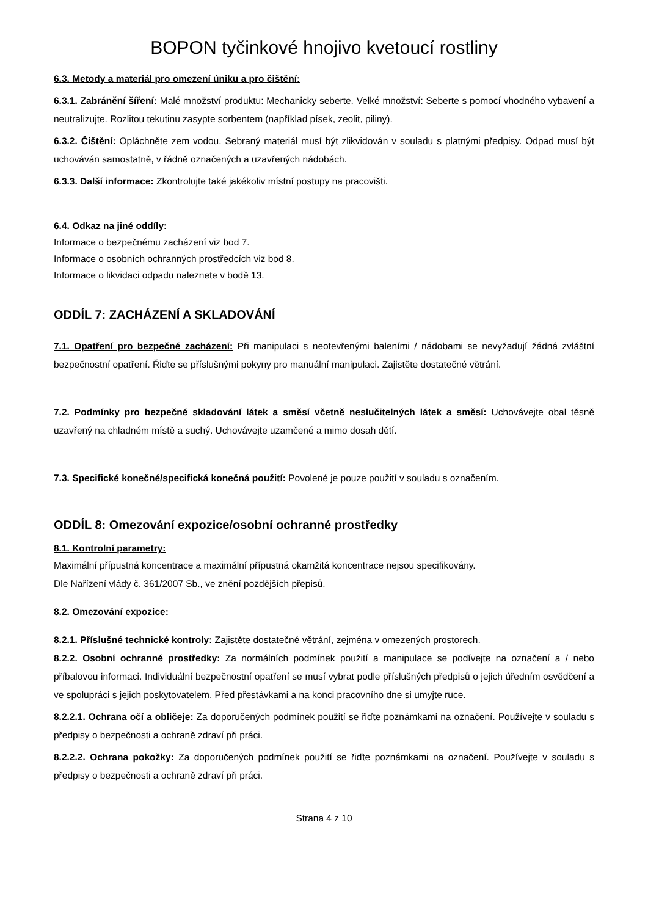BOPON tyčinkové hnojivo kvetoucí rostliny
6.3. Metody a materiál pro omezení úniku a pro čištění:
6.3.1. Zabránění šíření: Malé množství produktu: Mechanicky seberte. Velké množství: Seberte s pomocí vhodného vybavení a neutralizujte. Rozlitou tekutinu zasypte sorbentem (například písek, zeolit, piliny).
6.3.2. Čištění: Opláchněte zem vodou. Sebraný materiál musí být zlikvidován v souladu s platnými předpisy. Odpad musí být uchováván samostatně, v řádně označených a uzavřených nádobách.
6.3.3. Další informace: Zkontrolujte také jakékoliv místní postupy na pracovišti.
6.4. Odkaz na jiné oddíly:
Informace o bezpečnému zacházení viz bod 7.
Informace o osobních ochranných prostředcích viz bod 8.
Informace o likvidaci odpadu naleznete v bodě 13.
ODDÍL 7: ZACHÁZENÍ A SKLADOVÁNÍ
7.1. Opatření pro bezpečné zacházení: Při manipulaci s neotevřenými baleními / nádobami se nevyžadují žádná zvláštní bezpečnostní opatření. Řiďte se příslušnými pokyny pro manuální manipulaci. Zajistěte dostatečné větrání.
7.2. Podmínky pro bezpečné skladování látek a směsí včetně neslučitelných látek a směsí: Uchovávejte obal těsně uzavřený na chladném místě a suchý. Uchovávejte uzamčené a mimo dosah dětí.
7.3. Specifické konečné/specifická konečná použití: Povolené je pouze použití v souladu s označením.
ODDÍL 8: Omezování expozice/osobní ochranné prostředky
8.1. Kontrolní parametry:
Maximální přípustná koncentrace a maximální přípustná okamžitá koncentrace nejsou specifikovány.
Dle Nařízení vlády č. 361/2007 Sb., ve znění pozdějších přepisů.
8.2. Omezování expozice:
8.2.1. Příslušné technické kontroly: Zajistěte dostatečné větrání, zejména v omezených prostorech.
8.2.2. Osobní ochranné prostředky: Za normálních podmínek použití a manipulace se podívejte na označení a / nebo příbalovou informaci. Individuální bezpečnostní opatření se musí vybrat podle příslušných předpisů o jejich úředním osvědčení a ve spolupráci s jejich poskytovatelem. Před přestávkami a na konci pracovního dne si umyjte ruce.
8.2.2.1. Ochrana očí a obličeje: Za doporučených podmínek použití se řiďte poznámkami na označení. Používejte v souladu s předpisy o bezpečnosti a ochraně zdraví při práci.
8.2.2.2. Ochrana pokožky: Za doporučených podmínek použití se řiďte poznámkami na označení. Používejte v souladu s předpisy o bezpečnosti a ochraně zdraví při práci.
Strana 4 z 10